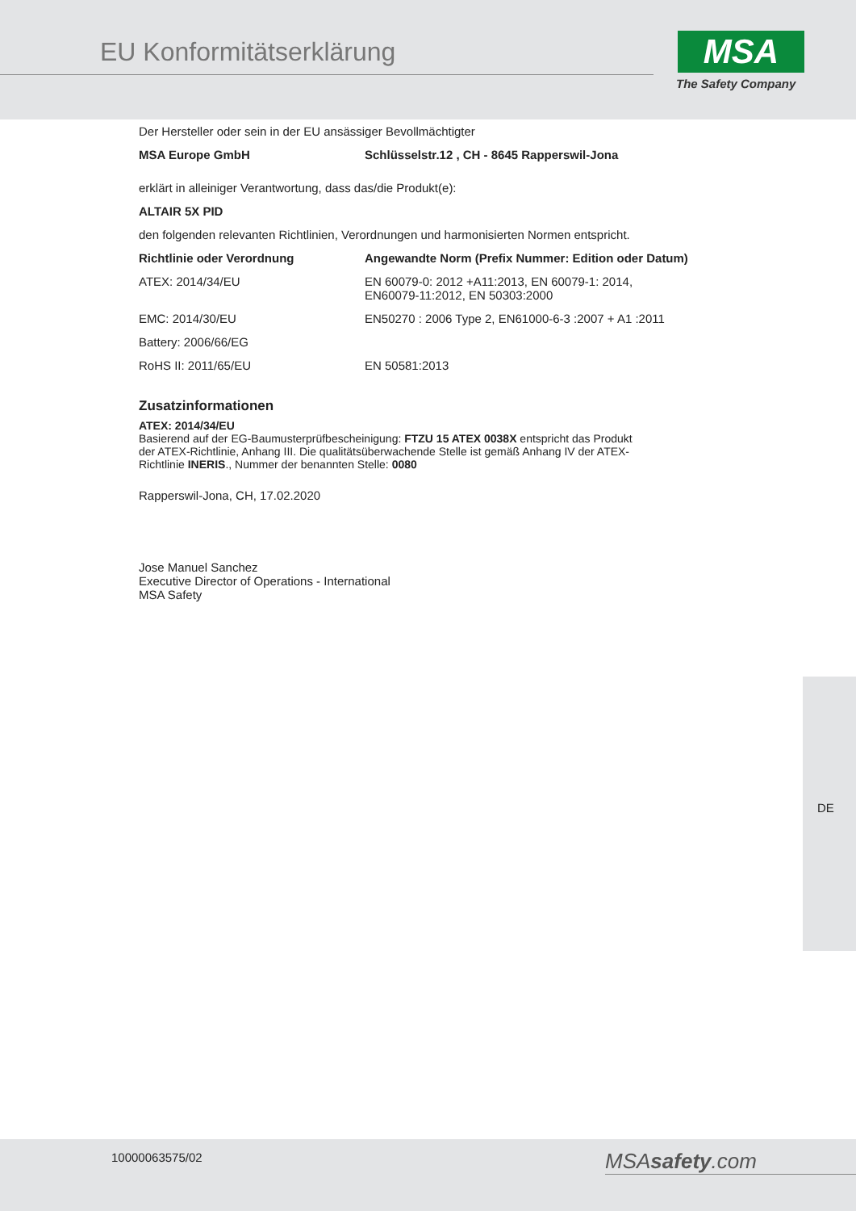EU Konformitätserklärung MSA
The Safety Company
Der Hersteller oder sein in der EU ansässiger Bevollmächtigter
| MSA Europe GmbH | Schlüsselstr.12 , CH - 8645 Rapperswil-Jona |
| --- | --- |
erklärt in alleiniger Verantwortung, dass das/die Produkt(e):
ALTAIR 5X PID
den folgenden relevanten Richtlinien, Verordnungen und harmonisierten Normen entspricht.
| Richtlinie oder Verordnung | Angewandte Norm (Prefix Nummer: Edition oder Datum) |
| --- | --- |
| ATEX: 2014/34/EU | EN 60079-0: 2012 +A11:2013, EN 60079-1: 2014, EN60079-11:2012, EN 50303:2000 |
| EMC: 2014/30/EU | EN50270 : 2006 Type 2, EN61000-6-3 :2007 + A1 :2011 |
| Battery: 2006/66/EG | |
| RoHS II: 2011/65/EU | EN 50581:2013 |
Zusatzinformationen
ATEX: 2014/34/EU
Basierend auf der EG-Baumusterprüfbescheinigung: FTZU 15 ATEX 0038X entspricht das Produkt
der ATEX-Richtlinie, Anhang III. Die qualitätsüberwachende Stelle ist gemäß Anhang IV der ATEX-
Richtlinie INERIS., Nummer der benannten Stelle: 0080
Rapperswil-Jona, CH, 17.02.2020
Jose Manuel Sanchez
Executive Director of Operations - International
MSA Safety
DE
10000063575/02 MSAsafety.com